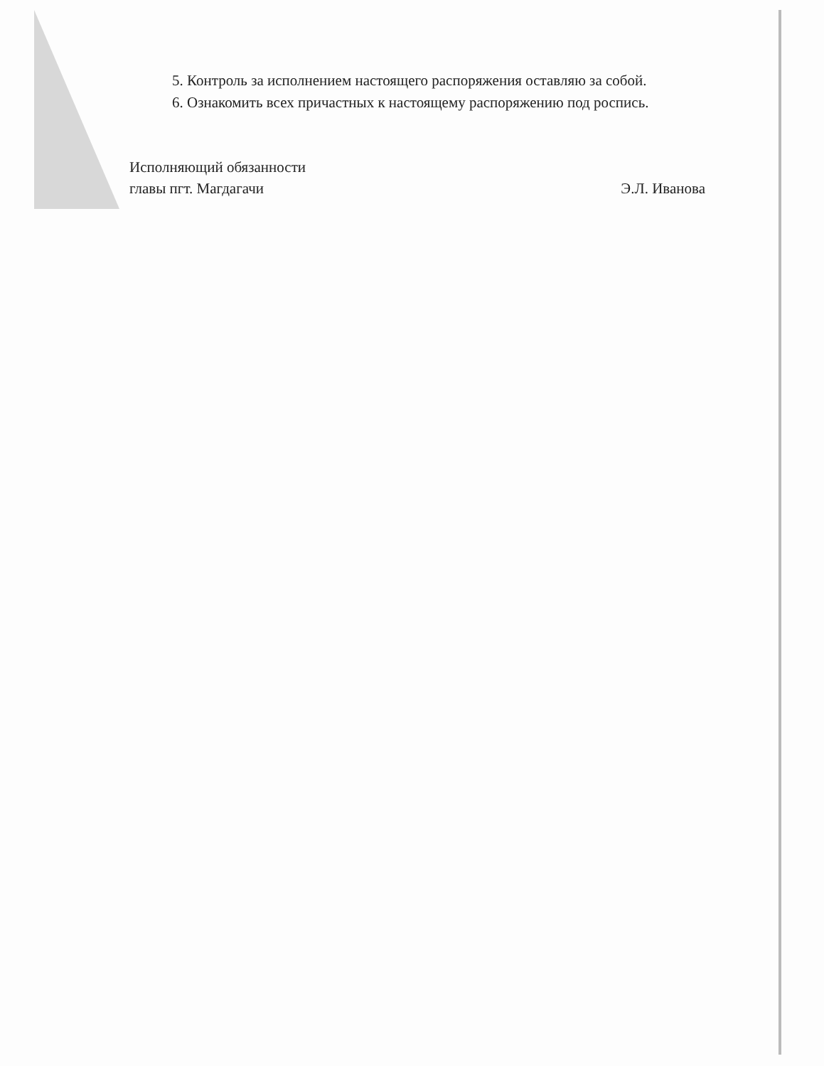5. Контроль за исполнением настоящего распоряжения оставляю за собой.
6. Ознакомить всех причастных к настоящему распоряжению под роспись.
Исполняющий обязанности
главы пгт. Магдагачи
Э.Л. Иванова